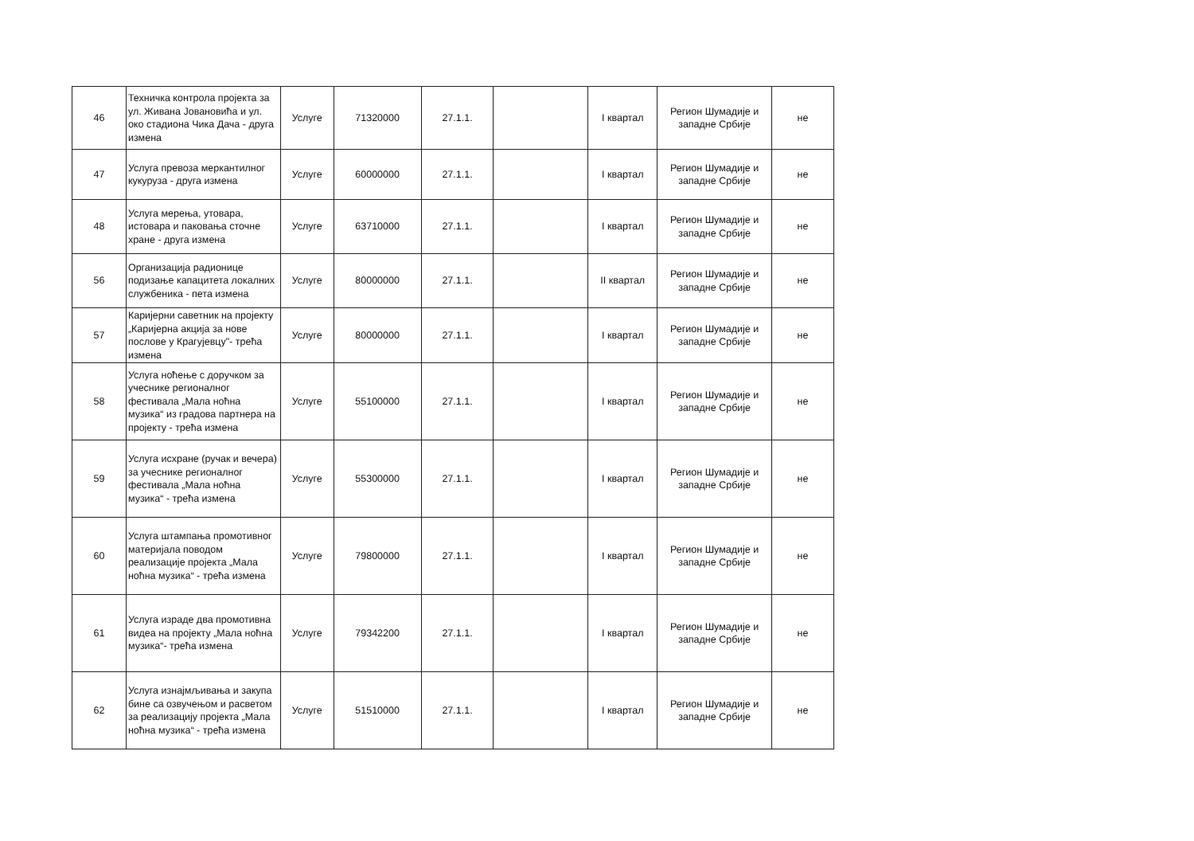| 46 | Техничка контрола пројекта за ул. Живана Јовановића и ул. око стадиона Чика Дача - друга измена | Услуге | 71320000 | 27.1.1. | | I квартал | Регион Шумадије и западне Србије | не |
| 47 | Услуга превоза меркантилног кукуруза - друга измена | Услуге | 60000000 | 27.1.1. | | I квартал | Регион Шумадије и западне Србије | не |
| 48 | Услуга мерења, утовара, истовара и паковања сточне хране - друга измена | Услуге | 63710000 | 27.1.1. | | I квартал | Регион Шумадије и западне Србије | не |
| 56 | Организација радионице подизање капацитета локалних службеника - пета измена | Услуге | 80000000 | 27.1.1. | | II квартал | Регион Шумадије и западне Србије | не |
| 57 | Каријерни саветник на пројекту „Каријерна акција за нове послове у Крагујевцу"- трећа измена | Услуге | 80000000 | 27.1.1. | | I квартал | Регион Шумадије и западне Србије | не |
| 58 | Услуга ноћење с доручком за учеснике регионалног фестивала „Мала ноћна музика“ из градова партнера на пројекту - трећа измена | Услуге | 55100000 | 27.1.1. | | I квартал | Регион Шумадије и западне Србије | не |
| 59 | Услуга исхране (ручак и вечера) за учеснике регионалног фестивала „Мала ноћна музика“ - трећа измена | Услуге | 55300000 | 27.1.1. | | I квартал | Регион Шумадије и западне Србије | не |
| 60 | Услуга штампања промотивног материјала поводом реализације пројекта „Мала ноћна музика“ - трећа измена | Услуге | 79800000 | 27.1.1. | | I квартал | Регион Шумадије и западне Србије | не |
| 61 | Услуга израде два промотивна видеа на пројекту „Мала ноћна музика“- трећа измена | Услуге | 79342200 | 27.1.1. | | I квартал | Регион Шумадије и западне Србије | не |
| 62 | Услуга изнајмљивања и закупа бине са озвучењом и расветом за реализацију пројекта „Мала ноћна музика“ - трећа измена | Услуге | 51510000 | 27.1.1. | | I квартал | Регион Шумадије и западне Србије | не |